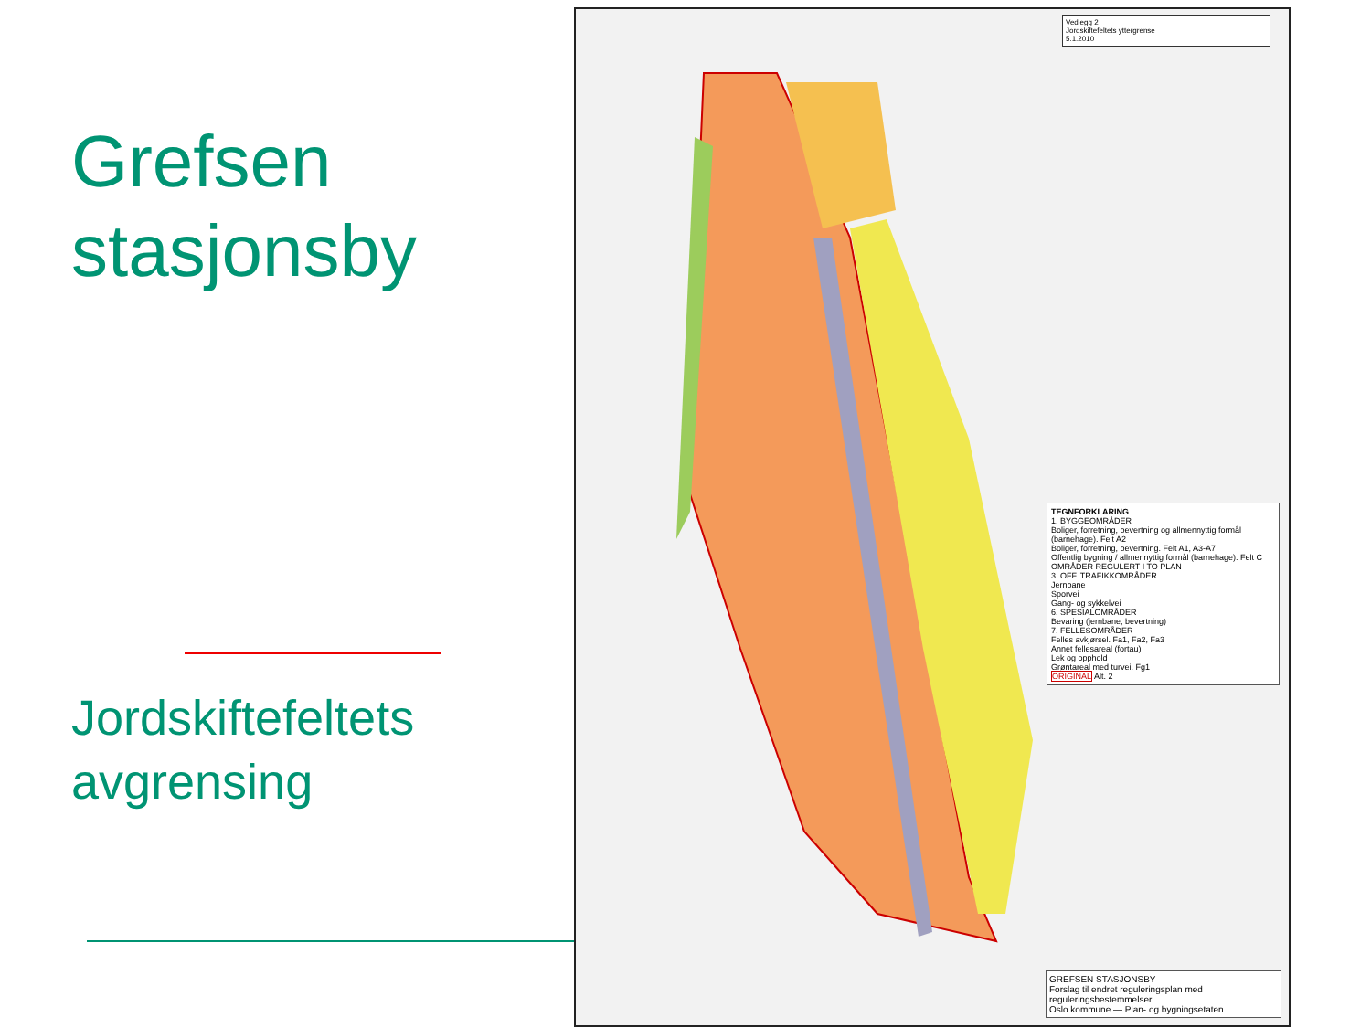Grefsen stasjonsby
Jordskiftefeltets avgrensing
Vedlegg 2
Jordskiftefeltets yttergrense
5.1.2010
TEGNFORKLARING
1. BYGGEOMRÅDER
Boliger, forretning, bevertning og allmennyttig formål (barnehage). Felt A2
Boliger, forretning, bevertning. Felt A1, A3-A7
Offentlig bygning / allmennyttig formål (barnehage). Felt C
OMRÅDER REGULERT I TO PLAN
3. OFF. TRAFIKKOMRÅDER
Jernbane
Sporvei
Gang- og sykkelvei
6. SPESIALOMRÅDER
Bevaring (jernbane, bevertning)
7. FELLESOMRÅDER
Felles avkjørsel. Fa1, Fa2, Fa3
Annet fellesareal (fortau)
Lek og opphold
Grøntareal med turvei. Fg1
ORIGINAL Alt. 2
GREFSEN STASJONSBY
Forslag til endret reguleringsplan med reguleringsbestemmelser
Oslo kommune — Plan- og bygningsetaten